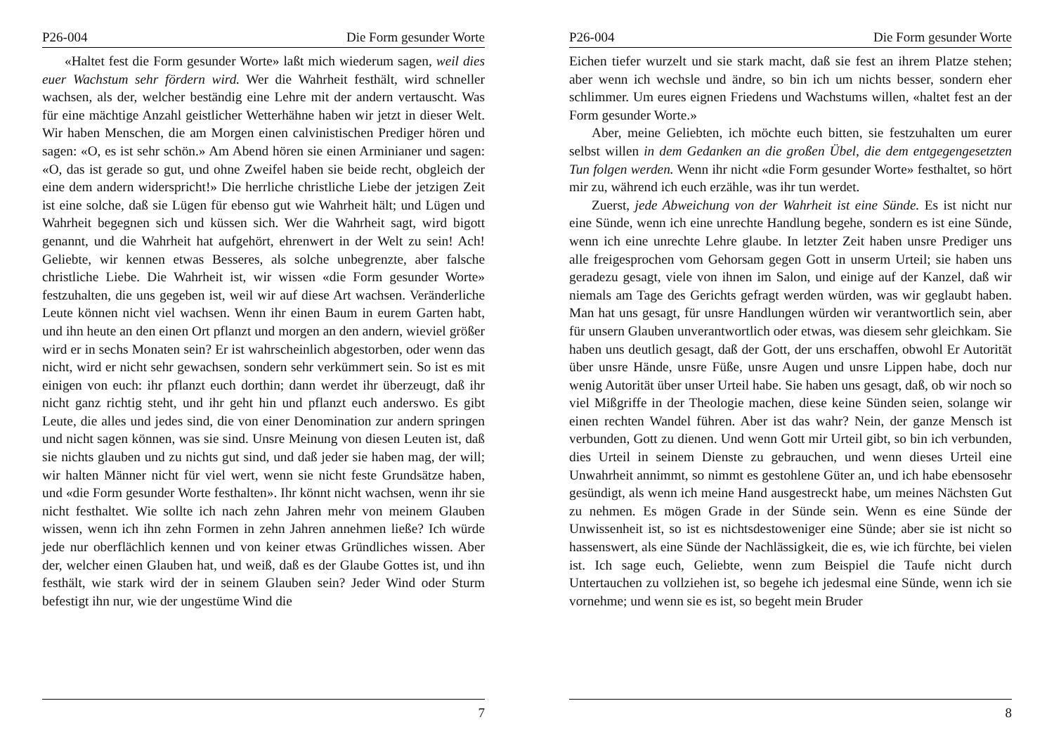P26-004 Die Form gesunder Worte
«Haltet fest die Form gesunder Worte» laßt mich wiederum sagen, weil dies euer Wachstum sehr fördern wird. Wer die Wahrheit festhält, wird schneller wachsen, als der, welcher beständig eine Lehre mit der andern vertauscht. Was für eine mächtige Anzahl geistlicher Wetterhähne haben wir jetzt in dieser Welt. Wir haben Menschen, die am Morgen einen calvinistischen Prediger hören und sagen: «O, es ist sehr schön.» Am Abend hören sie einen Arminianer und sagen: «O, das ist gerade so gut, und ohne Zweifel haben sie beide recht, obgleich der eine dem andern widerspricht!» Die herrliche christliche Liebe der jetzigen Zeit ist eine solche, daß sie Lügen für ebenso gut wie Wahrheit hält; und Lügen und Wahrheit begegnen sich und küssen sich. Wer die Wahrheit sagt, wird bigott genannt, und die Wahrheit hat aufgehört, ehrenwert in der Welt zu sein! Ach! Geliebte, wir kennen etwas Besseres, als solche unbegrenzte, aber falsche christliche Liebe. Die Wahrheit ist, wir wissen «die Form gesunder Worte» festzuhalten, die uns gegeben ist, weil wir auf diese Art wachsen. Veränderliche Leute können nicht viel wachsen. Wenn ihr einen Baum in eurem Garten habt, und ihn heute an den einen Ort pflanzt und morgen an den andern, wieviel größer wird er in sechs Monaten sein? Er ist wahrscheinlich abgestorben, oder wenn das nicht, wird er nicht sehr gewachsen, sondern sehr verkümmert sein. So ist es mit einigen von euch: ihr pflanzt euch dorthin; dann werdet ihr überzeugt, daß ihr nicht ganz richtig steht, und ihr geht hin und pflanzt euch anderswo. Es gibt Leute, die alles und jedes sind, die von einer Denomination zur andern springen und nicht sagen können, was sie sind. Unsre Meinung von diesen Leuten ist, daß sie nichts glauben und zu nichts gut sind, und daß jeder sie haben mag, der will; wir halten Männer nicht für viel wert, wenn sie nicht feste Grundsätze haben, und «die Form gesunder Worte festhalten». Ihr könnt nicht wachsen, wenn ihr sie nicht festhaltet. Wie sollte ich nach zehn Jahren mehr von meinem Glauben wissen, wenn ich ihn zehn Formen in zehn Jahren annehmen ließe? Ich würde jede nur oberflächlich kennen und von keiner etwas Gründliches wissen. Aber der, welcher einen Glauben hat, und weiß, daß es der Glaube Gottes ist, und ihn festhält, wie stark wird der in seinem Glauben sein? Jeder Wind oder Sturm befestigt ihn nur, wie der ungestüme Wind die
7
P26-004 Die Form gesunder Worte
Eichen tiefer wurzelt und sie stark macht, daß sie fest an ihrem Platze stehen; aber wenn ich wechsle und ändre, so bin ich um nichts besser, sondern eher schlimmer. Um eures eignen Friedens und Wachstums willen, «haltet fest an der Form gesunder Worte.»
Aber, meine Geliebten, ich möchte euch bitten, sie festzuhalten um eurer selbst willen in dem Gedanken an die großen Übel, die dem entgegengesetzten Tun folgen werden. Wenn ihr nicht «die Form gesunder Worte» festhaltet, so hört mir zu, während ich euch erzähle, was ihr tun werdet.
Zuerst, jede Abweichung von der Wahrheit ist eine Sünde. Es ist nicht nur eine Sünde, wenn ich eine unrechte Handlung begehe, sondern es ist eine Sünde, wenn ich eine unrechte Lehre glaube. In letzter Zeit haben unsre Prediger uns alle freigesprochen vom Gehorsam gegen Gott in unserm Urteil; sie haben uns geradezu gesagt, viele von ihnen im Salon, und einige auf der Kanzel, daß wir niemals am Tage des Gerichts gefragt werden würden, was wir geglaubt haben. Man hat uns gesagt, für unsre Handlungen würden wir verantwortlich sein, aber für unsern Glauben unverantwortlich oder etwas, was diesem sehr gleichkam. Sie haben uns deutlich gesagt, daß der Gott, der uns erschaffen, obwohl Er Autorität über unsre Hände, unsre Füße, unsre Augen und unsre Lippen habe, doch nur wenig Autorität über unser Urteil habe. Sie haben uns gesagt, daß, ob wir noch so viel Mißgriffe in der Theologie machen, diese keine Sünden seien, solange wir einen rechten Wandel führen. Aber ist das wahr? Nein, der ganze Mensch ist verbunden, Gott zu dienen. Und wenn Gott mir Urteil gibt, so bin ich verbunden, dies Urteil in seinem Dienste zu gebrauchen, und wenn dieses Urteil eine Unwahrheit annimmt, so nimmt es gestohlene Güter an, und ich habe ebensosehr gesündigt, als wenn ich meine Hand ausgestreckt habe, um meines Nächsten Gut zu nehmen. Es mögen Grade in der Sünde sein. Wenn es eine Sünde der Unwissenheit ist, so ist es nichtsdestoweniger eine Sünde; aber sie ist nicht so hassenswert, als eine Sünde der Nachlässigkeit, die es, wie ich fürchte, bei vielen ist. Ich sage euch, Geliebte, wenn zum Beispiel die Taufe nicht durch Untertauchen zu vollziehen ist, so begehe ich jedesmal eine Sünde, wenn ich sie vornehme; und wenn sie es ist, so begeht mein Bruder
8